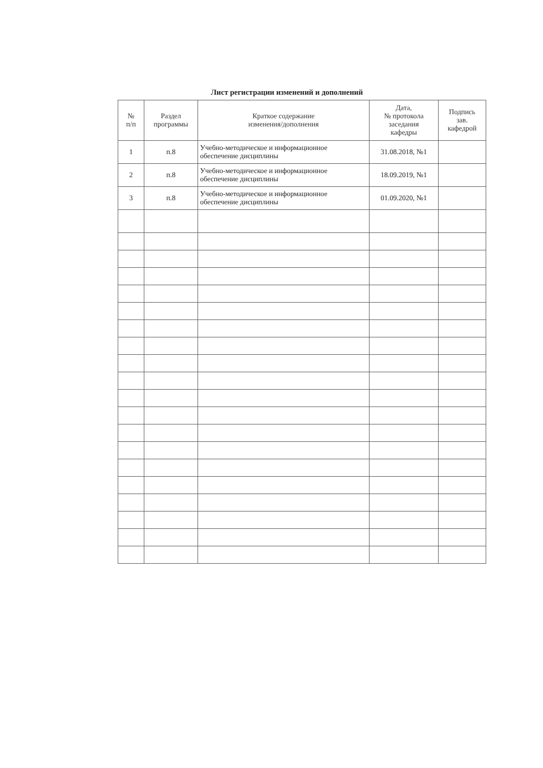Лист регистрации изменений и дополнений
| № п/п | Раздел программы | Краткое содержание изменения/дополнения | Дата, № протокола заседания кафедры | Подпись зав. кафедрой |
| --- | --- | --- | --- | --- |
| 1 | п.8 | Учебно-методическое и информационное обеспечение дисциплины | 31.08.2018, №1 | |
| 2 | п.8 | Учебно-методическое и информационное обеспечение дисциплины | 18.09.2019, №1 | |
| 3 | п.8 | Учебно-методическое и информационное обеспечение дисциплины | 01.09.2020, №1 | |